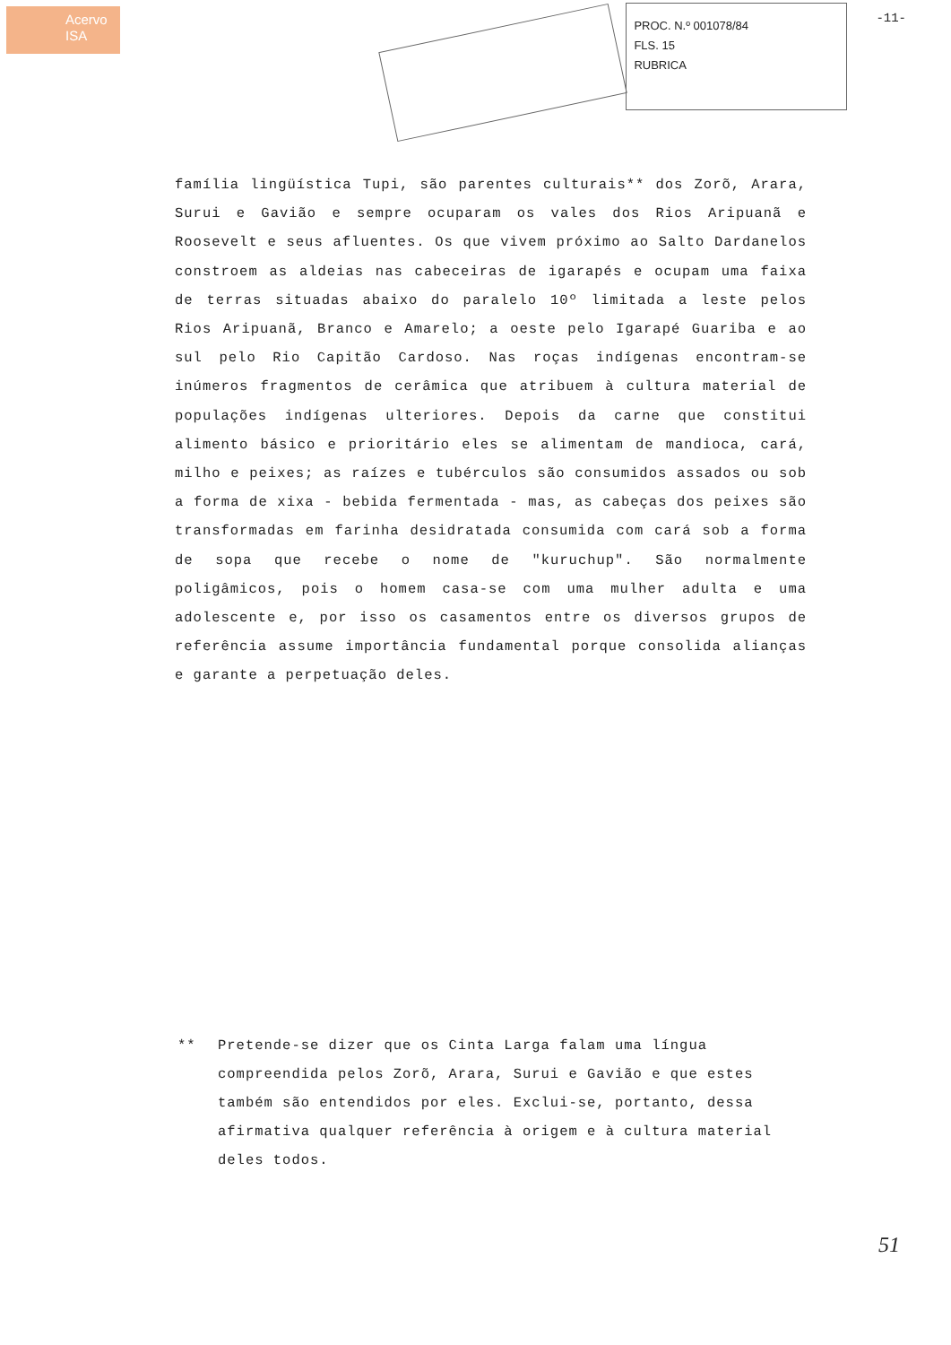Acervo
ISA
PROC. N.º 001078/84
FLS. 15
RUBRICA
-11-
família lingüística Tupi, são parentes culturais** dos Zorõ, Arara, Surui e Gavião e sempre ocuparam os vales dos Rios Aripuanã e Roosevelt e seus afluentes. Os que vivem próximo ao Salto Dardanelos constroem as aldeias nas cabeceiras de igarapés e ocupam uma faixa de terras situadas abaixo do paralelo 10º limitada a leste pelos Rios Aripuanã, Branco e Amarelo; a oeste pelo Igarapé Guariba e ao sul pelo Rio Capitão Cardoso. Nas roças indígenas encontram-se inúmeros fragmentos de cerâmica que atribuem à cultura material de populações indígenas ulteriores. Depois da carne que constitui alimento básico e prioritário eles se alimentam de mandioca, cará, milho e peixes; as raízes e tubérculos são consumidos assados ou sob a forma de xixa - bebida fermentada - mas, as cabeças dos peixes são transformadas em farinha desidratada consumida com cará sob a forma de sopa que recebe o nome de "kuruchup". São normalmente poligâmicos, pois o homem casa-se com uma mulher adulta e uma adolescente e, por isso os casamentos entre os diversos grupos de referência assume importância fundamental porque consolida alianças e garante a perpetuação deles.
** Pretende-se dizer que os Cinta Larga falam uma língua compreendida pelos Zorõ, Arara, Surui e Gavião e que estes também são entendidos por eles. Exclui-se, portanto, dessa afirmativa qualquer referência à origem e à cultura material deles todos.
51